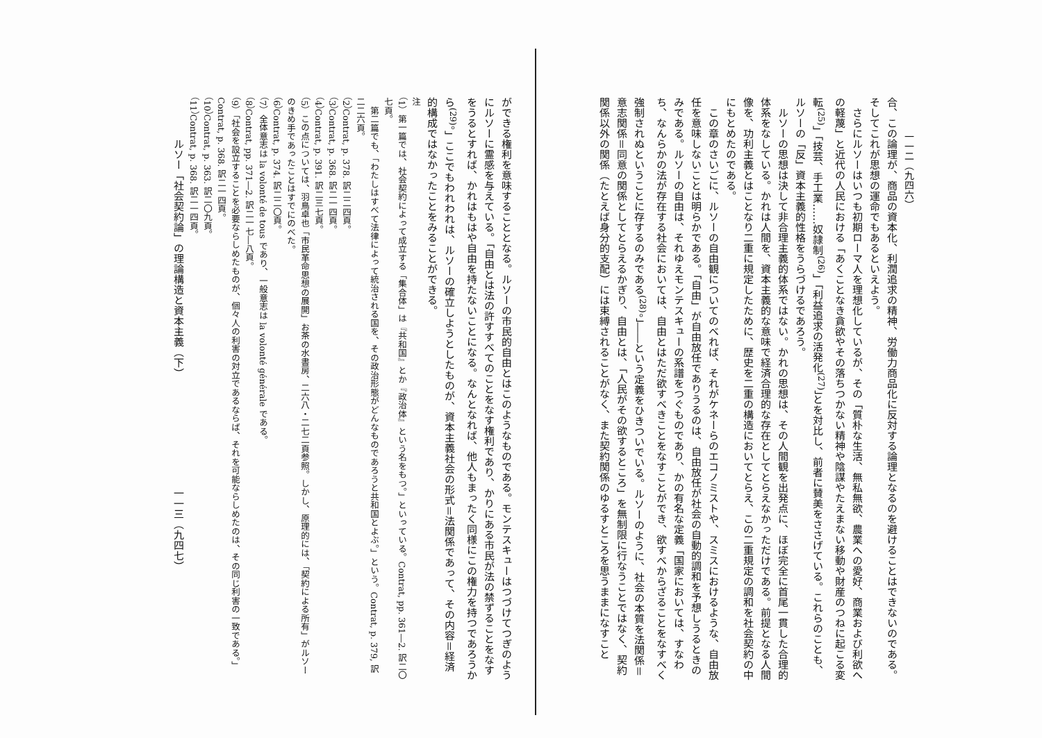一一二（九四六）
合、この論理が、商品の資本化、利潤追求の精神、労働力商品化に反対する論理となるのを避けることはできないのである。そしてこれが思想の運命でもあるといえよう。
　さらにルソーはいつも初期ローマ人を理想化しているが、その「質朴な生活、無私無欲、農業への愛好、商業および利欲への軽蔑」と近代の人民における「あくことなき貪欲やその落ちつかない精神や陰謀やたえまない移動や財産のつねに起こる変転<sup>(25)</sup>」「技芸、手工業……奴隷制<sup>(26)</sup>」「利益追求の活発化<sup>(27)</sup>」とを対比し、前者に賛美をささげている。これらのことも、ルソーの「反」資本主義的性格をうらづけるであろう。
　ルソーの思想は決して非合理主義的体系ではない。かれの思想は、その人間観を出発点に、ほぼ完全に首尾一貫した合理的体系をなしている。かれは人間を、資本主義的な意味で経済合理的な存在としてとらえなかっただけである。前提となる人間像を、功利主義とはことなり二重に規定したために、歴史を二重の構造においてとらえ、この二重規定の調和を社会契約の中にもとめたのである。
　この章のさいごに、ルソーの自由観についてのべれば、それがケネーらのエコノミストや、スミスにおけるような、自由放任を意味しないことは明らかである。「自由」が自由放任でありうるのは、自由放任が社会の自動的調和を予想しうるときのみである。ルソーの自由は、それゆえモンテスキューの系譜をつぐものであり、かの有名な定義「国家においては、すなわち、なんらかの法が存在する社会においては、自由とはただ欲すべきことをなすことができ、欲すべからざることをなすべく強制されぬということに存するのみである<sup>(28)</sup>。」――という定義をひきついでいる。ルソーのように、社会の本質を法関係＝意志関係＝同意の関係としてとらえるかぎり、自由とは、「人民がその欲するところ」を無制限に行なうことではなく、契約関係以外の関係（たとえば身分的支配）には束縛されることがなく、また契約関係のゆるすところを思うままになすこと
ができる権利を意味することとなる。ルソーの市民的自由とはこのようなものである。モンテスキューはつづけてつぎのようにルソーに霊感を与えている。「自由とは法の許すすべてのことをなす権利であり、かりにある市民が法の禁ずることをなすをうるとすれば、かれはもはや自由を持たないことになる。なんとなれば、他人もまったく同様にこの権力を持つであろうから<sup>(29)</sup>。」ここでもわれわれは、ルソーの確立しようとしたものが、資本主義社会の形式＝法関係であって、その内容＝経済的構成ではなかったことをみることができる。
注
（1）第一篇では、社会契約によって成立する「集合体」は『共和国』とか『政治体』という名をもつ。」といっている。Contrat, pp. 361―2. 訳二〇七頁。
　第二篇でも、「わたしはすべて法律によって統治される国を、その政治形態がどんなものであろうと共和国とよぶ。」という。Contrat, p. 379, 訳二二六頁。
（2）Contrat, p. 378. 訳二二四頁。
（3）Contrat, p. 368. 訳二一四頁。
（4）Contrat, p. 391. 訳二三七頁。
（5）この点については、羽鳥卓也「市民革命思想の展開」お茶の水書房、二六八・二七二頁参照。しかし、原理的には、「契約による所有」がルソーのきめ手であったことはすでにのべた。
（6）Contrat, p. 374. 訳二二〇頁。
（7）全体意志は la volonté de tous であり、一般意志は la volonté générale である。
（8）Contrat, pp. 371―2. 訳二一七―八頁。
（9）「社会を設立することを必要ならしめたものが、個々人の利害の対立であるならば、それを可能ならしめたのは、その同じ利害の一致である。」Contrat, p. 368. 訳二一四頁。
（10）Contrat, p. 363. 訳二〇九頁。
（11）Contrat, p. 368. 訳二一四頁。
ルソー「社会契約論」の理論構造と資本主義（下）　　　　　　　　　　　一一三（九四七）